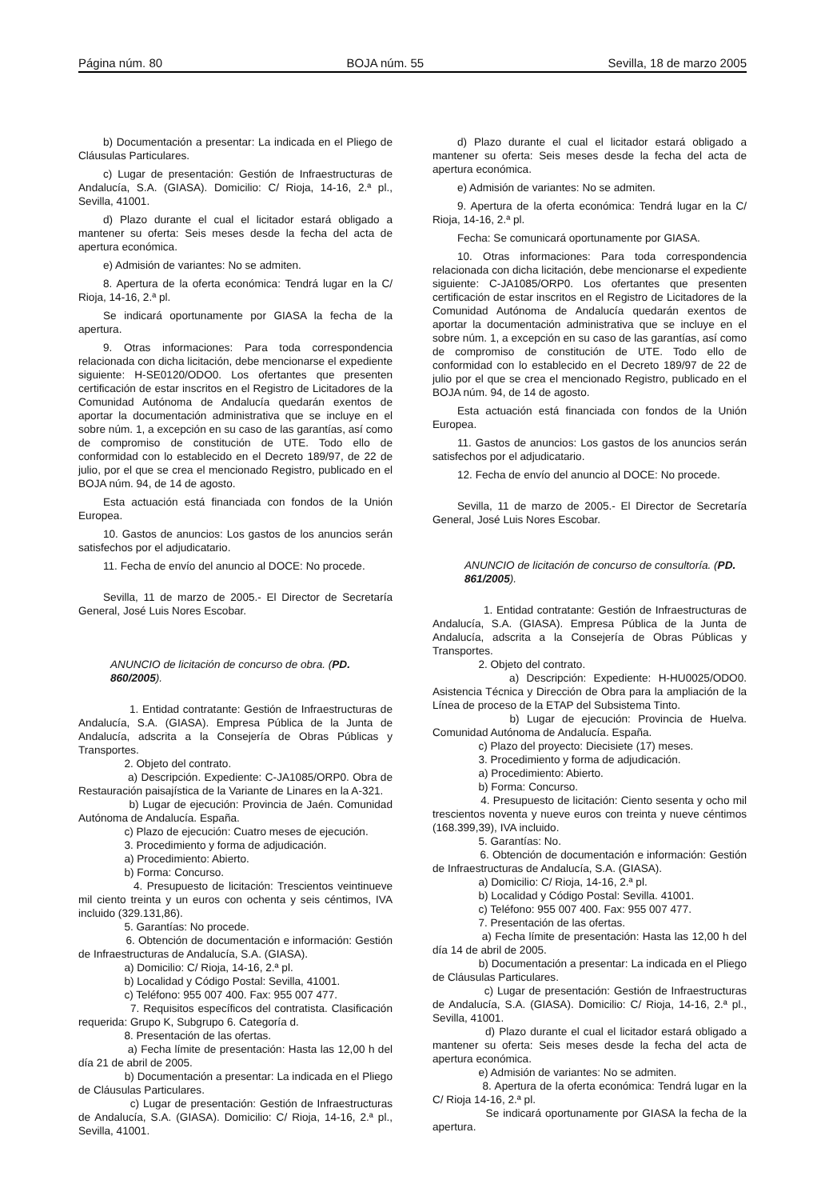Página núm. 80 BOJA núm. 55 Sevilla, 18 de marzo 2005
b) Documentación a presentar: La indicada en el Pliego de Cláusulas Particulares.
c) Lugar de presentación: Gestión de Infraestructuras de Andalucía, S.A. (GIASA). Domicilio: C/ Rioja, 14-16, 2.ª pl., Sevilla, 41001.
d) Plazo durante el cual el licitador estará obligado a mantener su oferta: Seis meses desde la fecha del acta de apertura económica.
e) Admisión de variantes: No se admiten.
8. Apertura de la oferta económica: Tendrá lugar en la C/ Rioja, 14-16, 2.ª pl.
Se indicará oportunamente por GIASA la fecha de la apertura.
9. Otras informaciones: Para toda correspondencia relacionada con dicha licitación, debe mencionarse el expediente siguiente: H-SE0120/ODO0. Los ofertantes que presenten certificación de estar inscritos en el Registro de Licitadores de la Comunidad Autónoma de Andalucía quedarán exentos de aportar la documentación administrativa que se incluye en el sobre núm. 1, a excepción en su caso de las garantías, así como de compromiso de constitución de UTE. Todo ello de conformidad con lo establecido en el Decreto 189/97, de 22 de julio, por el que se crea el mencionado Registro, publicado en el BOJA núm. 94, de 14 de agosto.
Esta actuación está financiada con fondos de la Unión Europea.
10. Gastos de anuncios: Los gastos de los anuncios serán satisfechos por el adjudicatario.
11. Fecha de envío del anuncio al DOCE: No procede.
Sevilla, 11 de marzo de 2005.- El Director de Secretaría General, José Luis Nores Escobar.
ANUNCIO de licitación de concurso de obra. (PD. 860/2005).
1. Entidad contratante: Gestión de Infraestructuras de Andalucía, S.A. (GIASA). Empresa Pública de la Junta de Andalucía, adscrita a la Consejería de Obras Públicas y Transportes.
2. Objeto del contrato.
a) Descripción. Expediente: C-JA1085/ORP0. Obra de Restauración paisajística de la Variante de Linares en la A-321.
b) Lugar de ejecución: Provincia de Jaén. Comunidad Autónoma de Andalucía. España.
c) Plazo de ejecución: Cuatro meses de ejecución.
3. Procedimiento y forma de adjudicación.
a) Procedimiento: Abierto.
b) Forma: Concurso.
4. Presupuesto de licitación: Trescientos veintinueve mil ciento treinta y un euros con ochenta y seis céntimos, IVA incluido (329.131,86).
5. Garantías: No procede.
6. Obtención de documentación e información: Gestión de Infraestructuras de Andalucía, S.A. (GIASA).
a) Domicilio: C/ Rioja, 14-16, 2.ª pl.
b) Localidad y Código Postal: Sevilla, 41001.
c) Teléfono: 955 007 400. Fax: 955 007 477.
7. Requisitos específicos del contratista. Clasificación requerida: Grupo K, Subgrupo 6. Categoría d.
8. Presentación de las ofertas.
a) Fecha límite de presentación: Hasta las 12,00 h del día 21 de abril de 2005.
b) Documentación a presentar: La indicada en el Pliego de Cláusulas Particulares.
c) Lugar de presentación: Gestión de Infraestructuras de Andalucía, S.A. (GIASA). Domicilio: C/ Rioja, 14-16, 2.ª pl., Sevilla, 41001.
d) Plazo durante el cual el licitador estará obligado a mantener su oferta: Seis meses desde la fecha del acta de apertura económica.
e) Admisión de variantes: No se admiten.
9. Apertura de la oferta económica: Tendrá lugar en la C/ Rioja, 14-16, 2.ª pl.
Fecha: Se comunicará oportunamente por GIASA.
10. Otras informaciones: Para toda correspondencia relacionada con dicha licitación, debe mencionarse el expediente siguiente: C-JA1085/ORP0. Los ofertantes que presenten certificación de estar inscritos en el Registro de Licitadores de la Comunidad Autónoma de Andalucía quedarán exentos de aportar la documentación administrativa que se incluye en el sobre núm. 1, a excepción en su caso de las garantías, así como de compromiso de constitución de UTE. Todo ello de conformidad con lo establecido en el Decreto 189/97 de 22 de julio por el que se crea el mencionado Registro, publicado en el BOJA núm. 94, de 14 de agosto.
Esta actuación está financiada con fondos de la Unión Europea.
11. Gastos de anuncios: Los gastos de los anuncios serán satisfechos por el adjudicatario.
12. Fecha de envío del anuncio al DOCE: No procede.
Sevilla, 11 de marzo de 2005.- El Director de Secretaría General, José Luis Nores Escobar.
ANUNCIO de licitación de concurso de consultoría. (PD. 861/2005).
1. Entidad contratante: Gestión de Infraestructuras de Andalucía, S.A. (GIASA). Empresa Pública de la Junta de Andalucía, adscrita a la Consejería de Obras Públicas y Transportes.
2. Objeto del contrato.
a) Descripción: Expediente: H-HU0025/ODO0. Asistencia Técnica y Dirección de Obra para la ampliación de la Línea de proceso de la ETAP del Subsistema Tinto.
b) Lugar de ejecución: Provincia de Huelva. Comunidad Autónoma de Andalucía. España.
c) Plazo del proyecto: Diecisiete (17) meses.
3. Procedimiento y forma de adjudicación.
a) Procedimiento: Abierto.
b) Forma: Concurso.
4. Presupuesto de licitación: Ciento sesenta y ocho mil trescientos noventa y nueve euros con treinta y nueve céntimos (168.399,39), IVA incluido.
5. Garantías: No.
6. Obtención de documentación e información: Gestión de Infraestructuras de Andalucía, S.A. (GIASA).
a) Domicilio: C/ Rioja, 14-16, 2.ª pl.
b) Localidad y Código Postal: Sevilla. 41001.
c) Teléfono: 955 007 400. Fax: 955 007 477.
7. Presentación de las ofertas.
a) Fecha límite de presentación: Hasta las 12,00 h del día 14 de abril de 2005.
b) Documentación a presentar: La indicada en el Pliego de Cláusulas Particulares.
c) Lugar de presentación: Gestión de Infraestructuras de Andalucía, S.A. (GIASA). Domicilio: C/ Rioja, 14-16, 2.ª pl., Sevilla, 41001.
d) Plazo durante el cual el licitador estará obligado a mantener su oferta: Seis meses desde la fecha del acta de apertura económica.
e) Admisión de variantes: No se admiten.
8. Apertura de la oferta económica: Tendrá lugar en la C/ Rioja 14-16, 2.ª pl.
Se indicará oportunamente por GIASA la fecha de la apertura.